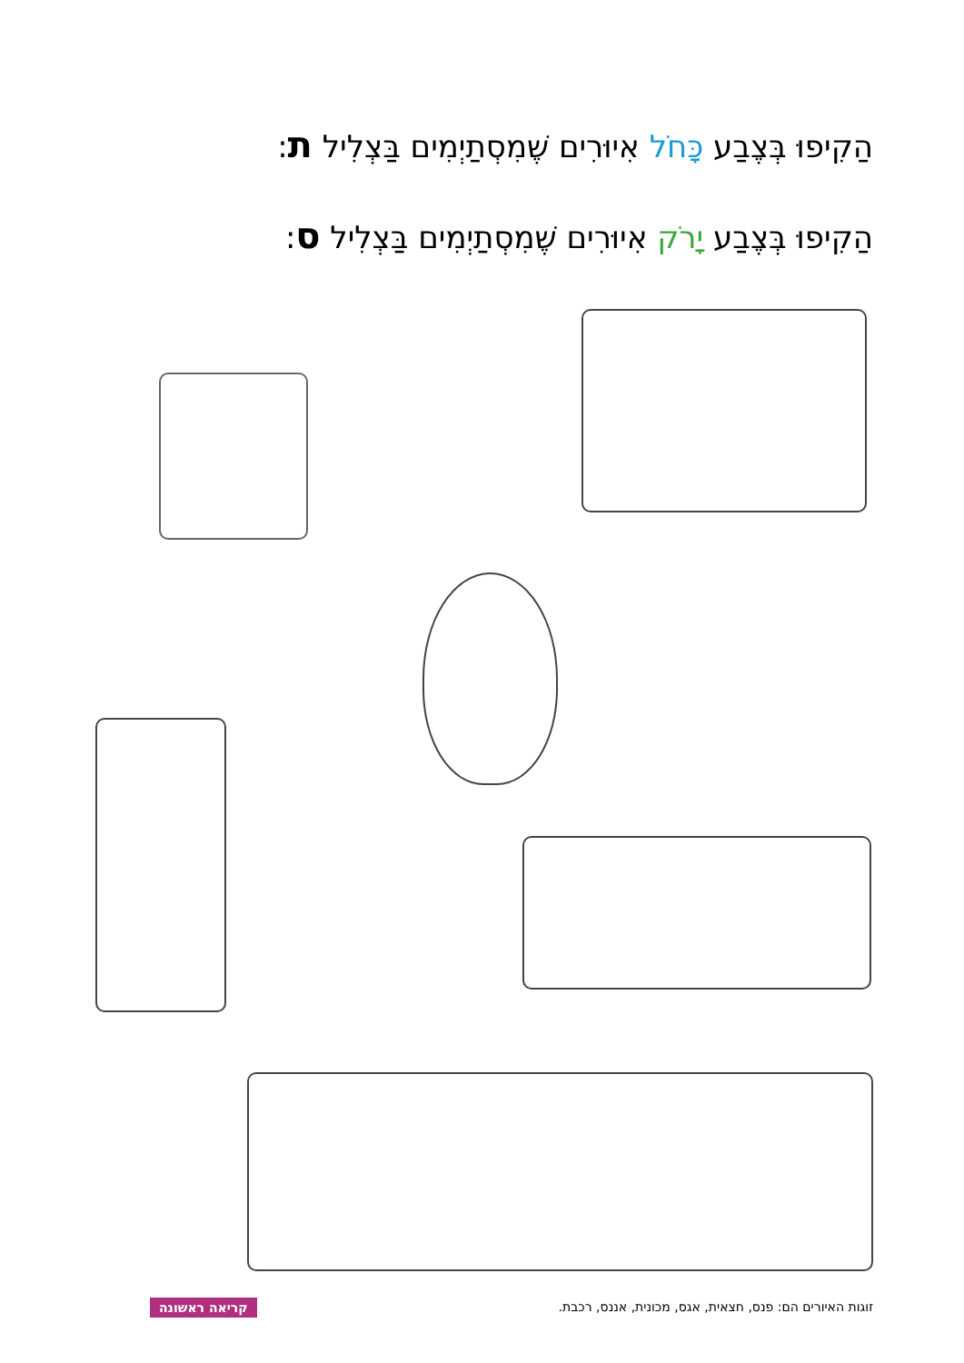הַקִיפוּ בְּצֶבַע כָּחֹל אִיוּרִים שֶׁמִסְתַיְמִים בַּצְלִיל ת:
הַקִיפוּ בְּצֶבַע יָרֹק אִיוּרִים שֶׁמִסְתַיְמִים בַּצְלִיל ס:
זוגות האיורים הם: פנס, חצאית, אגס, מכונית, אננס, רכבת.
קריאה ראשונה